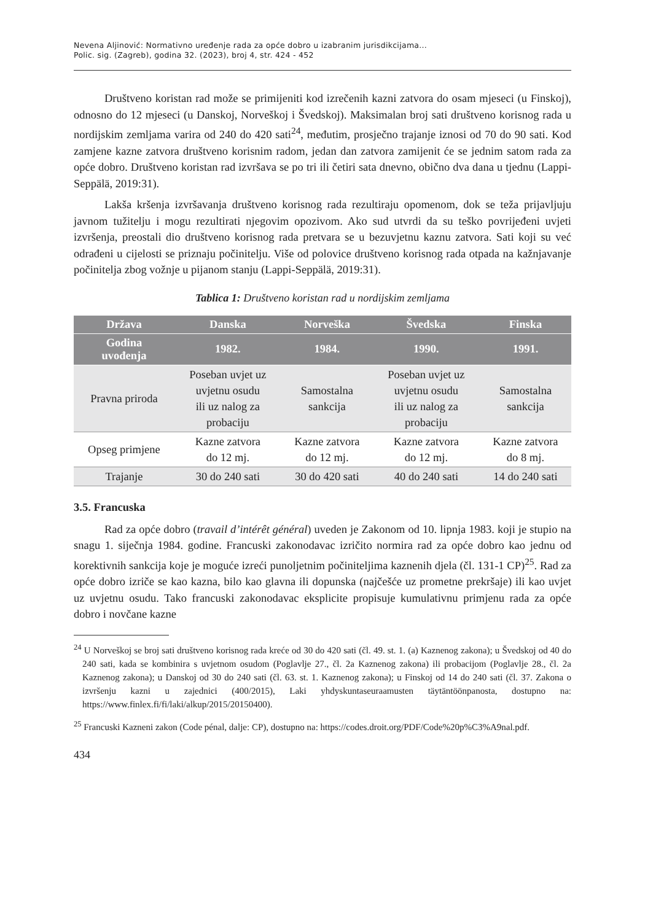Nevena Aljinović: Normativno uređenje rada za opće dobro u izabranim jurisdikcijama...
Polic. sig. (Zagreb), godina 32. (2023), broj 4, str. 424 - 452
Društveno koristan rad može se primijeniti kod izrečenih kazni zatvora do osam mjeseci (u Finskoj), odnosno do 12 mjeseci (u Danskoj, Norveškoj i Švedskoj). Maksimalan broj sati društveno korisnog rada u nordijskim zemljama varira od 240 do 420 sati<sup>24</sup>, međutim, prosječno trajanje iznosi od 70 do 90 sati. Kod zamjene kazne zatvora društveno korisnim radom, jedan dan zatvora zamijenit će se jednim satom rada za opće dobro. Društveno koristan rad izvršava se po tri ili četiri sata dnevno, obično dva dana u tjednu (Lappi-Seppälä, 2019:31).
Lakša kršenja izvršavanja društveno korisnog rada rezultiraju opomenom, dok se teža prijavljuju javnom tužitelju i mogu rezultirati njegovim opozivom. Ako sud utvrdi da su teško povrijeđeni uvjeti izvršenja, preostali dio društveno korisnog rada pretvara se u bezuvjetnu kaznu zatvora. Sati koji su već odrađeni u cijelosti se priznaju počinitelju. Više od polovice društveno korisnog rada otpada na kažnjavanje počinitelja zbog vožnje u pijanom stanju (Lappi-Seppälä, 2019:31).
Tablica 1: Društveno koristan rad u nordijskim zemljama
| Država | Danska | Norveška | Švedska | Finska |
| --- | --- | --- | --- | --- |
| Godina uvođenja | 1982. | 1984. | 1990. | 1991. |
| Pravna priroda | Poseban uvjet uz uvjetnu osudu ili uz nalog za probaciju | Samostalna sankcija | Poseban uvjet uz uvjetnu osudu ili uz nalog za probaciju | Samostalna sankcija |
| Opseg primjene | Kazne zatvora do 12 mj. | Kazne zatvora do 12 mj. | Kazne zatvora do 12 mj. | Kazne zatvora do 8 mj. |
| Trajanje | 30 do 240 sati | 30 do 420 sati | 40 do 240 sati | 14 do 240 sati |
3.5. Francuska
Rad za opće dobro (travail d’intérêt général) uveden je Zakonom od 10. lipnja 1983. koji je stupio na snagu 1. siječnja 1984. godine. Francuski zakonodavac izričito normira rad za opće dobro kao jednu od korektivnih sankcija koje je moguće izreći punoljetnim počiniteljima kaznenih djela (čl. 131-1 CP)<sup>25</sup>. Rad za opće dobro izriče se kao kazna, bilo kao glavna ili dopunska (najčešće uz prometne prekršaje) ili kao uvjet uz uvjetnu osudu. Tako francuski zakonodavac eksplicite propisuje kumulativnu primjenu rada za opće dobro i novčane kazne
<sup>24</sup> U Norveškoj se broj sati društveno korisnog rada kreće od 30 do 420 sati (čl. 49. st. 1. (a) Kaznenog zakona); u Švedskoj od 40 do 240 sati, kada se kombinira s uvjetnom osudom (Poglavlje 27., čl. 2a Kaznenog zakona) ili probacijom (Poglavlje 28., čl. 2a Kaznenog zakona); u Danskoj od 30 do 240 sati (čl. 63. st. 1. Kaznenog zakona); u Finskoj od 14 do 240 sati (čl. 37. Zakona o izvršenju kazni u zajednici (400/2015), Laki yhdyskuntaseuraamusten täytäntöönpanosta, dostupno na: https://www.finlex.fi/fi/laki/alkup/2015/20150400).
<sup>25</sup> Francuski Kazneni zakon (Code pénal, dalje: CP), dostupno na: https://codes.droit.org/PDF/Code%20p%C3%A9nal.pdf.
434